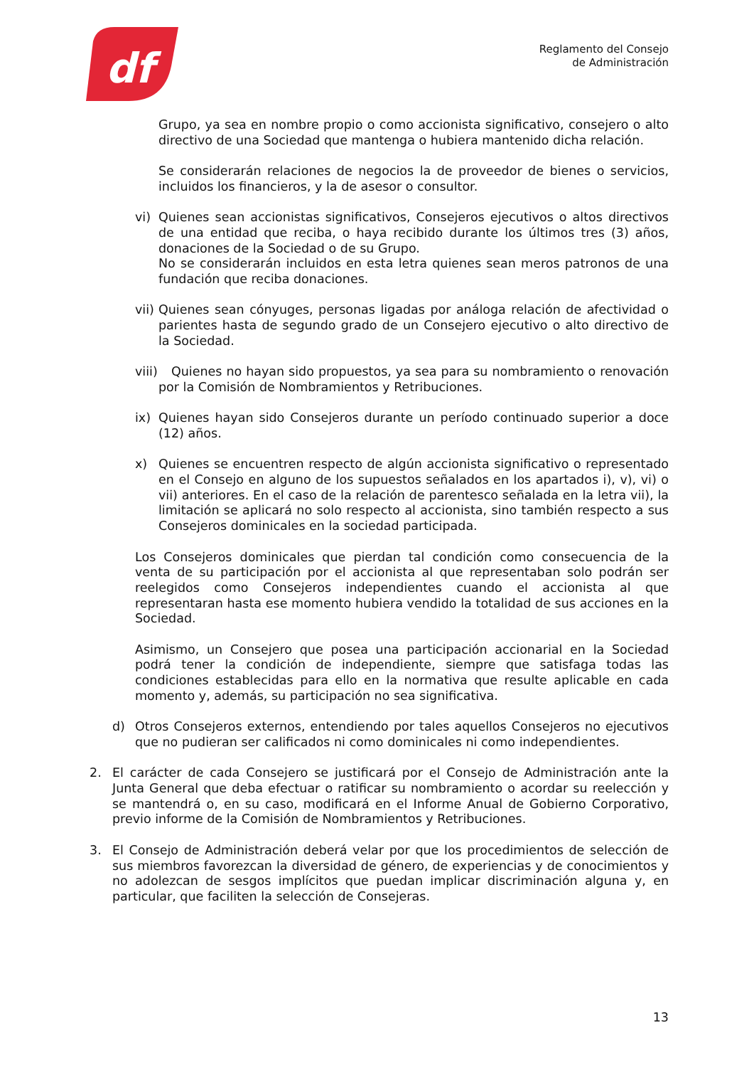df
Reglamento del Consejo
de Administración
Grupo, ya sea en nombre propio o como accionista significativo, consejero o alto directivo de una Sociedad que mantenga o hubiera mantenido dicha relación.
Se considerarán relaciones de negocios la de proveedor de bienes o servicios, incluidos los financieros, y la de asesor o consultor.
vi) Quienes sean accionistas significativos, Consejeros ejecutivos o altos directivos de una entidad que reciba, o haya recibido durante los últimos tres (3) años, donaciones de la Sociedad o de su Grupo.
No se considerarán incluidos en esta letra quienes sean meros patronos de una fundación que reciba donaciones.
vii) Quienes sean cónyuges, personas ligadas por análoga relación de afectividad o parientes hasta de segundo grado de un Consejero ejecutivo o alto directivo de la Sociedad.
viii) Quienes no hayan sido propuestos, ya sea para su nombramiento o renovación por la Comisión de Nombramientos y Retribuciones.
ix) Quienes hayan sido Consejeros durante un período continuado superior a doce (12) años.
x) Quienes se encuentren respecto de algún accionista significativo o representado en el Consejo en alguno de los supuestos señalados en los apartados i), v), vi) o vii) anteriores. En el caso de la relación de parentesco señalada en la letra vii), la limitación se aplicará no solo respecto al accionista, sino también respecto a sus Consejeros dominicales en la sociedad participada.
Los Consejeros dominicales que pierdan tal condición como consecuencia de la venta de su participación por el accionista al que representaban solo podrán ser reelegidos como Consejeros independientes cuando el accionista al que representaran hasta ese momento hubiera vendido la totalidad de sus acciones en la Sociedad.
Asimismo, un Consejero que posea una participación accionarial en la Sociedad podrá tener la condición de independiente, siempre que satisfaga todas las condiciones establecidas para ello en la normativa que resulte aplicable en cada momento y, además, su participación no sea significativa.
d) Otros Consejeros externos, entendiendo por tales aquellos Consejeros no ejecutivos que no pudieran ser calificados ni como dominicales ni como independientes.
2. El carácter de cada Consejero se justificará por el Consejo de Administración ante la Junta General que deba efectuar o ratificar su nombramiento o acordar su reelección y se mantendrá o, en su caso, modificará en el Informe Anual de Gobierno Corporativo, previo informe de la Comisión de Nombramientos y Retribuciones.
3. El Consejo de Administración deberá velar por que los procedimientos de selección de sus miembros favorezcan la diversidad de género, de experiencias y de conocimientos y no adolezcan de sesgos implícitos que puedan implicar discriminación alguna y, en particular, que faciliten la selección de Consejeras.
13